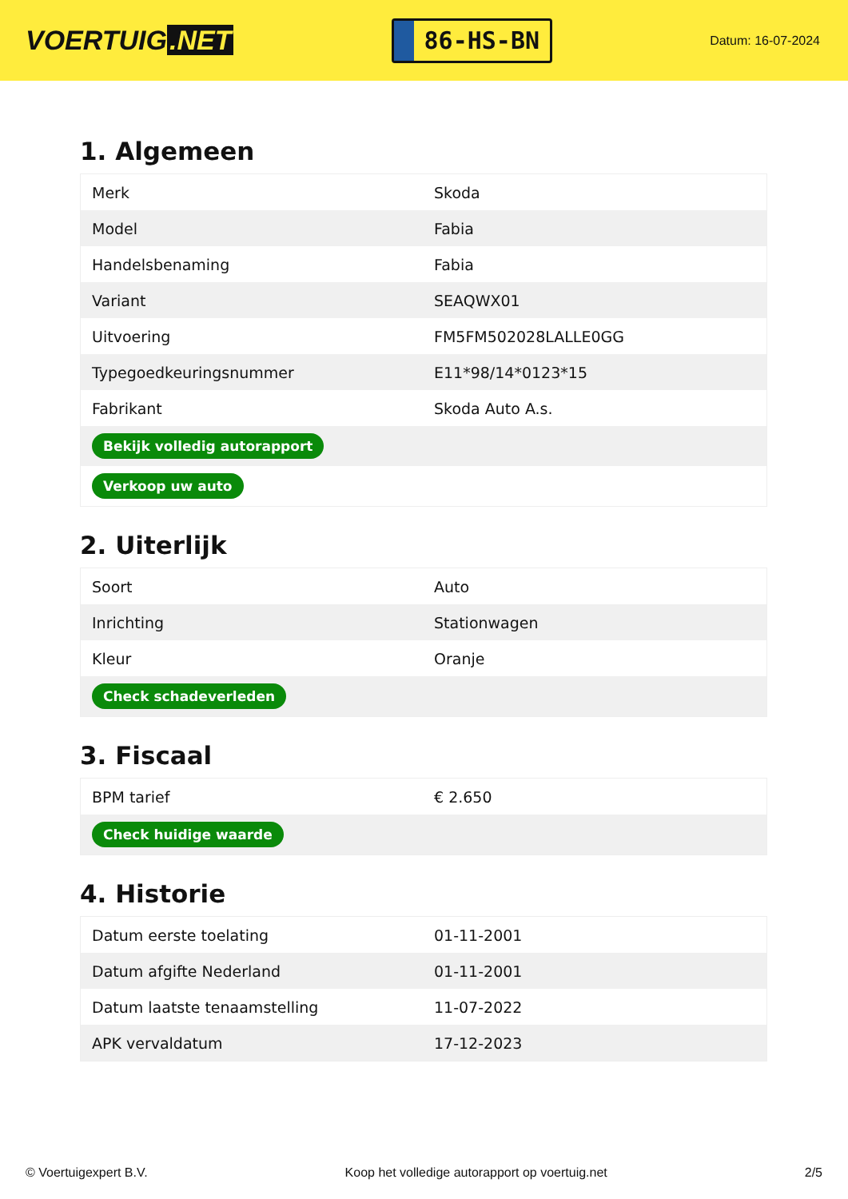VOERTUIG.NET
86-HS-BN
Datum: 16-07-2024
1. Algemeen
| Merk | Skoda |
| Model | Fabia |
| Handelsbenaming | Fabia |
| Variant | SEAQWX01 |
| Uitvoering | FM5FM502028LALLE0GG |
| Typegoedkeuringsnummer | E11*98/14*0123*15 |
| Fabrikant | Skoda Auto A.s. |
| Bekijk volledig autorapport | |
| Verkoop uw auto | |
2. Uiterlijk
| Soort | Auto |
| Inrichting | Stationwagen |
| Kleur | Oranje |
| Check schadeverleden | |
3. Fiscaal
| BPM tarief | € 2.650 |
| Check huidige waarde | |
4. Historie
| Datum eerste toelating | 01-11-2001 |
| Datum afgifte Nederland | 01-11-2001 |
| Datum laatste tenaamstelling | 11-07-2022 |
| APK vervaldatum | 17-12-2023 |
© Voertuigexpert B.V. Koop het volledige autorapport op voertuig.net 2/5